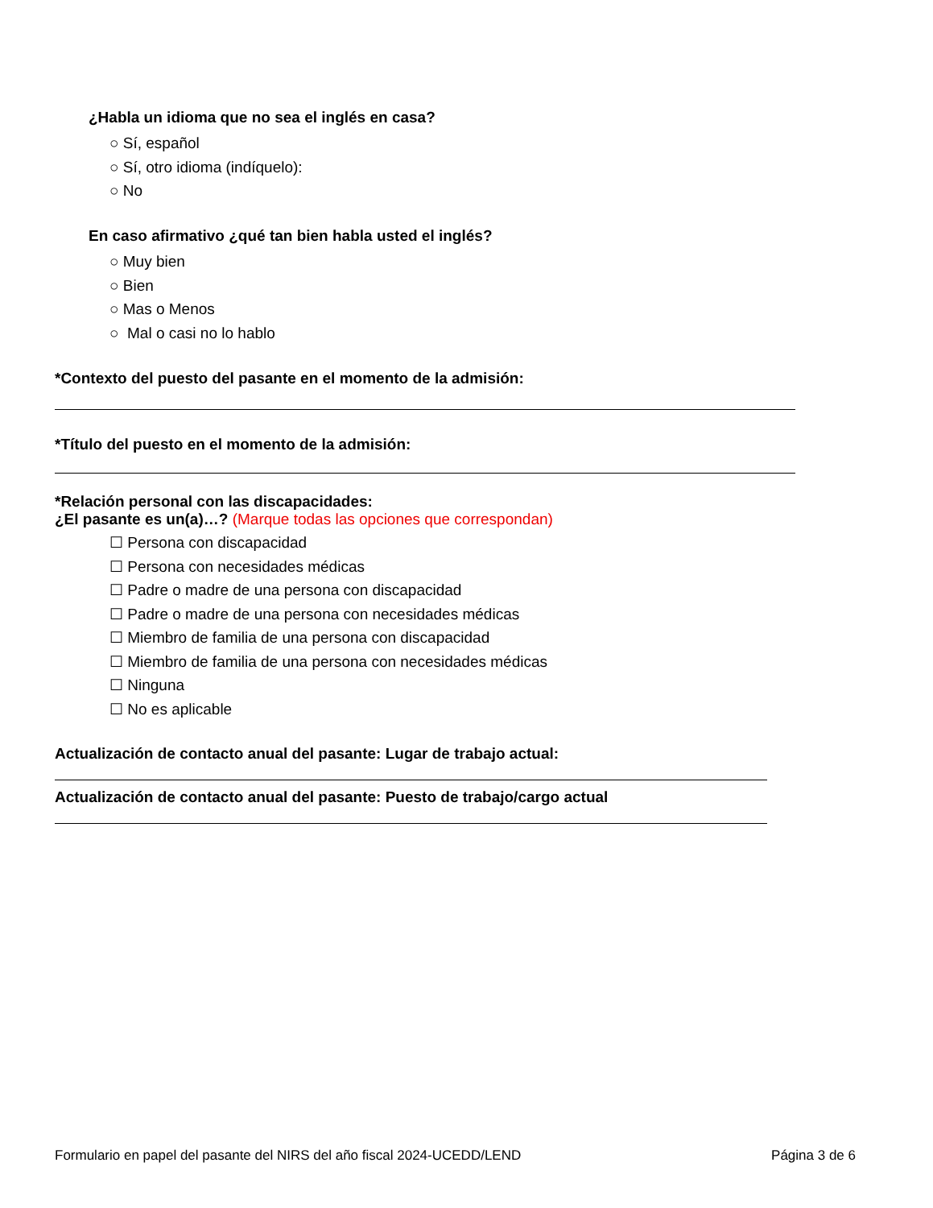¿Habla un idioma que no sea el inglés en casa?
○ Sí, español
○ Sí, otro idioma (indíquelo):
○ No
En caso afirmativo ¿qué tan bien habla usted el inglés?
○ Muy bien
○ Bien
○ Mas o Menos
○ Mal o casi no lo hablo
*Contexto del puesto del pasante en el momento de la admisión:
*Título del puesto en el momento de la admisión:
*Relación personal con las discapacidades:
¿El pasante es un(a)…? (Marque todas las opciones que correspondan)
☐ Persona con discapacidad
☐ Persona con necesidades médicas
☐ Padre o madre de una persona con discapacidad
☐ Padre o madre de una persona con necesidades médicas
☐ Miembro de familia de una persona con discapacidad
☐ Miembro de familia de una persona con necesidades médicas
☐ Ninguna
☐ No es aplicable
Actualización de contacto anual del pasante: Lugar de trabajo actual:
Actualización de contacto anual del pasante: Puesto de trabajo/cargo actual
Formulario en papel del pasante del NIRS del año fiscal 2024-UCEDD/LEND Página 3 de 6